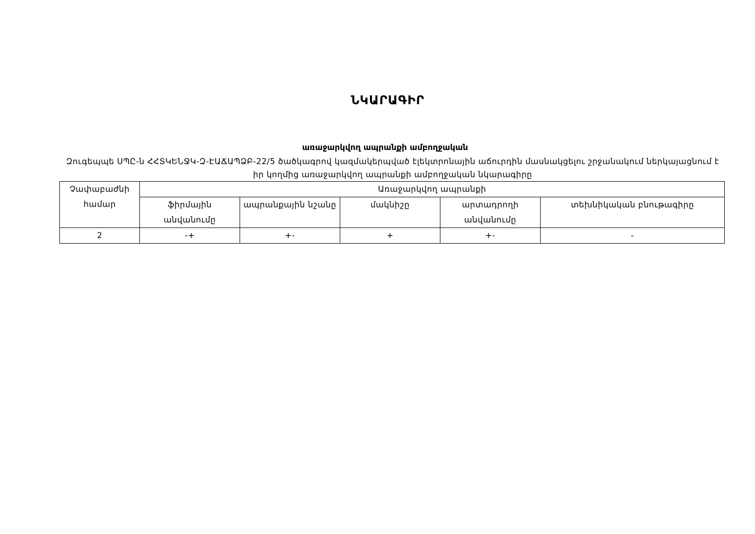ՆԿԱՐԱԳԻՐ
առաջարկվող ապրանքի ամբողջական
Զուգեպպե ՍՊԸ-ն ՀՀՏԿԵՆՋԿ-Զ-ԷԱՃԱՊՁԲ-22/5 ծածկագրով կազմակերպված էլեկտրոնային աճուրդին մասնակցելու շրջանակում ներկայացնում է իր կողմից առաջարկվող ապրանքի ամբողջական նկարագիրը
| Չափաբաժնի համար | Առաջարկվող ապրանքի | | | | |
| | ֆիրմային անվանումը | ապրանքային նշանը | մակնիշը | արտադրողի անվանումը | տեխնիկական բնութագիրը |
| 2 | -+ | +- | + | +- | - |